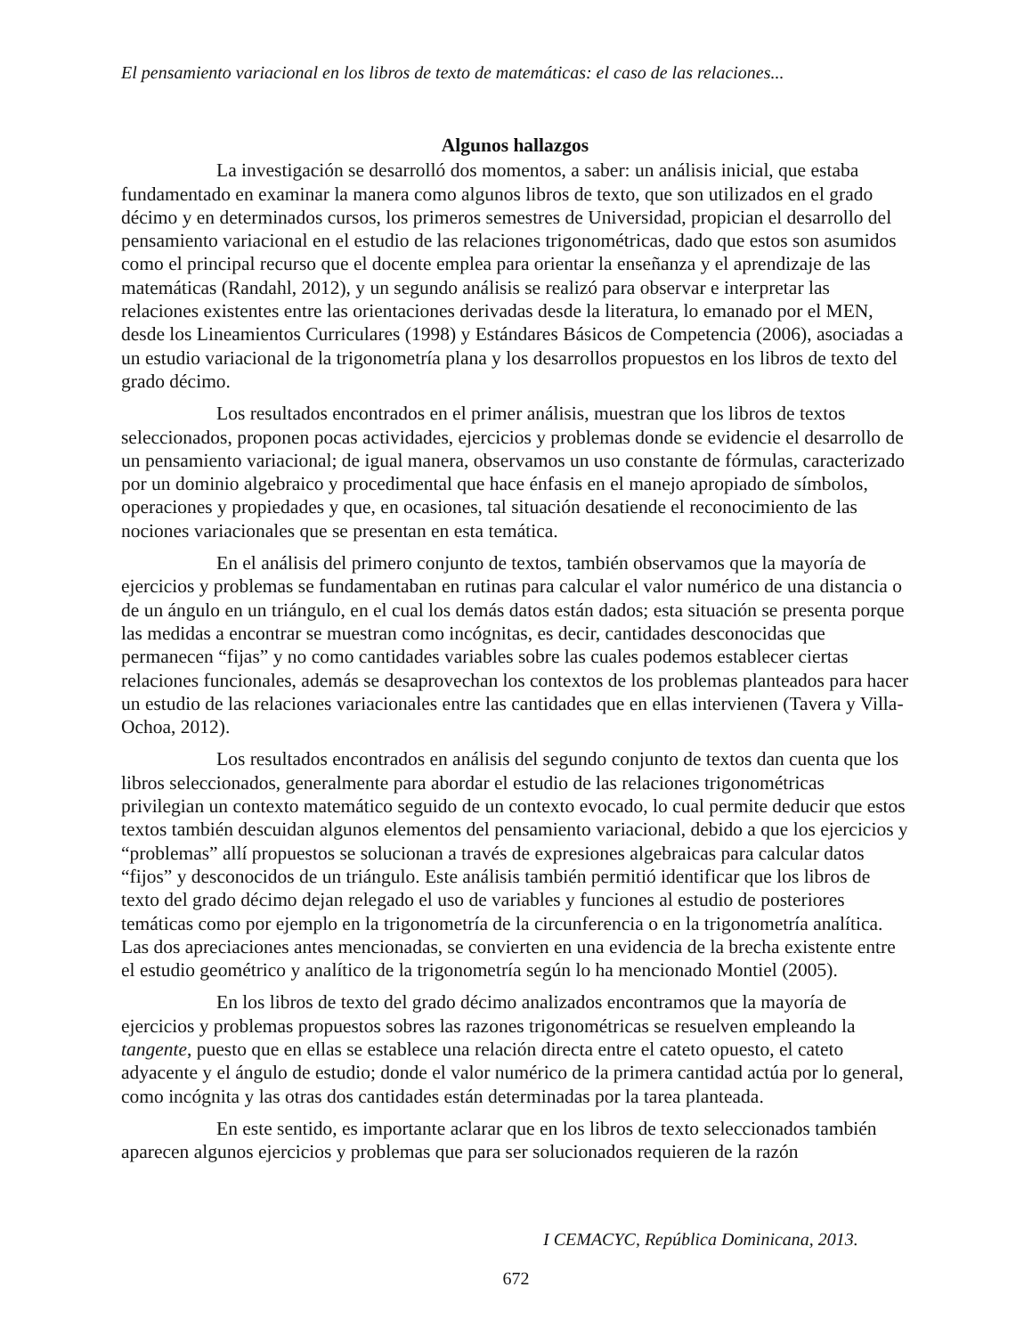El pensamiento variacional en los libros de texto de matemáticas: el caso de las relaciones...
Algunos hallazgos
La investigación se desarrolló dos momentos, a saber: un análisis inicial, que estaba fundamentado en examinar la manera como algunos libros de texto, que son utilizados en el grado décimo y en determinados cursos, los primeros semestres de Universidad, propician el desarrollo del pensamiento variacional en el estudio de las relaciones trigonométricas, dado que estos son asumidos como el principal recurso que el docente emplea para orientar la enseñanza y el aprendizaje de las matemáticas (Randahl, 2012), y un segundo análisis se realizó para observar e interpretar las relaciones existentes entre las orientaciones derivadas desde la literatura, lo emanado por el MEN, desde los Lineamientos Curriculares (1998) y Estándares Básicos de Competencia (2006), asociadas a un estudio variacional de la trigonometría plana y los desarrollos propuestos en los libros de texto del grado décimo.
Los resultados encontrados en el primer análisis, muestran que los libros de textos seleccionados, proponen pocas actividades, ejercicios y problemas donde se evidencie el desarrollo de un pensamiento variacional; de igual manera, observamos un uso constante de fórmulas, caracterizado por un dominio algebraico y procedimental que hace énfasis en el manejo apropiado de símbolos, operaciones y propiedades y que, en ocasiones, tal situación desatiende el reconocimiento de las nociones variacionales que se presentan en esta temática.
En el análisis del primero conjunto de textos, también observamos que la mayoría de ejercicios y problemas se fundamentaban en rutinas para calcular el valor numérico de una distancia o de un ángulo en un triángulo, en el cual los demás datos están dados; esta situación se presenta porque las medidas a encontrar se muestran como incógnitas, es decir, cantidades desconocidas que permanecen “fijas” y no como cantidades variables sobre las cuales podemos establecer ciertas relaciones funcionales, además se desaprovechan los contextos de los problemas planteados para hacer un estudio de las relaciones variacionales entre las cantidades que en ellas intervienen (Tavera y Villa-Ochoa, 2012).
Los resultados encontrados en análisis del segundo conjunto de textos dan cuenta que los libros seleccionados, generalmente para abordar el estudio de las relaciones trigonométricas privilegian un contexto matemático seguido de un contexto evocado, lo cual permite deducir que estos textos también descuidan algunos elementos del pensamiento variacional, debido a que los ejercicios y “problemas” allí propuestos se solucionan a través de expresiones algebraicas para calcular datos “fijos” y desconocidos de un triángulo. Este análisis también permitió identificar que los libros de texto del grado décimo dejan relegado el uso de variables y funciones al estudio de posteriores temáticas como por ejemplo en la trigonometría de la circunferencia o en la trigonometría analítica. Las dos apreciaciones antes mencionadas, se convierten en una evidencia de la brecha existente entre el estudio geométrico y analítico de la trigonometría según lo ha mencionado Montiel (2005).
En los libros de texto del grado décimo analizados encontramos que la mayoría de ejercicios y problemas propuestos sobres las razones trigonométricas se resuelven empleando la tangente, puesto que en ellas se establece una relación directa entre el cateto opuesto, el cateto adyacente y el ángulo de estudio; donde el valor numérico de la primera cantidad actúa por lo general, como incógnita y las otras dos cantidades están determinadas por la tarea planteada.
En este sentido, es importante aclarar que en los libros de texto seleccionados también aparecen algunos ejercicios y problemas que para ser solucionados requieren de la razón
I CEMACYC, República Dominicana, 2013.
672